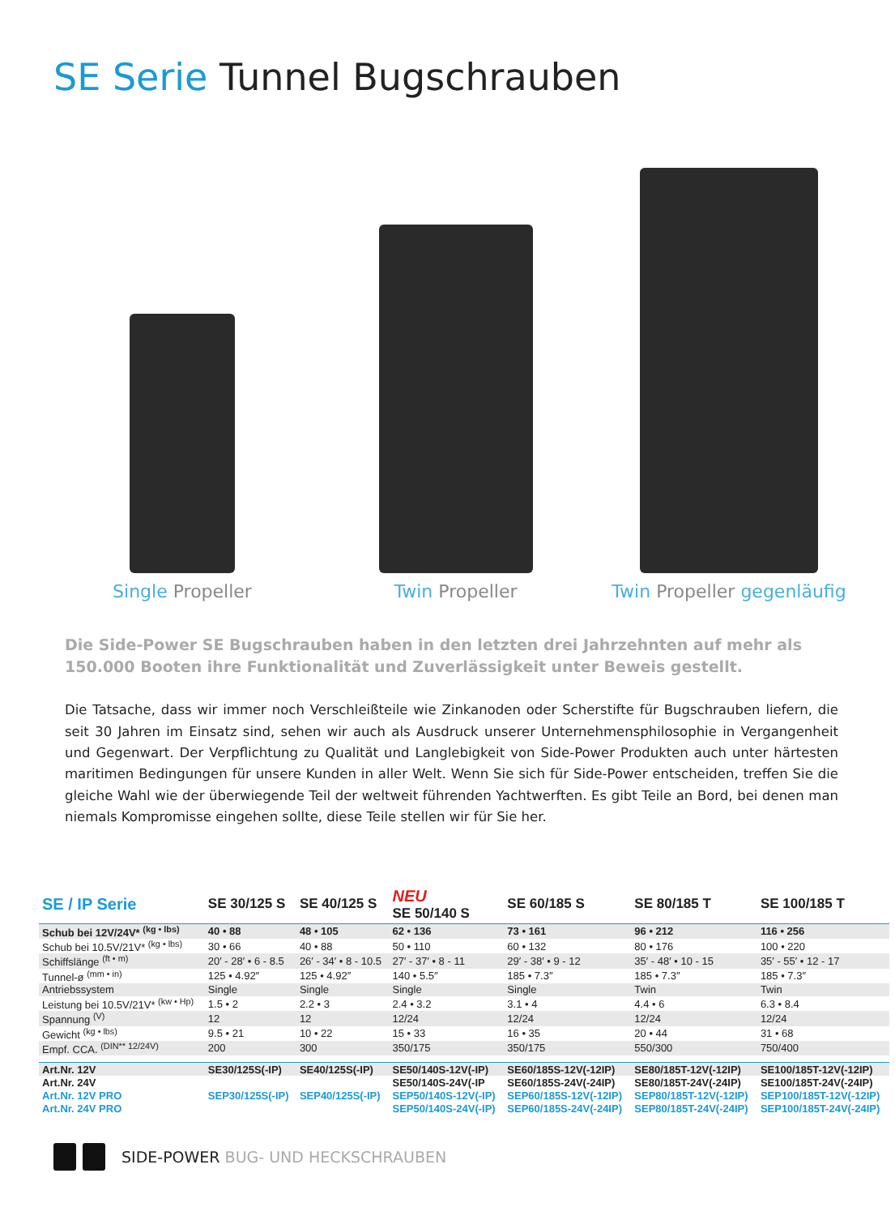SE Serie Tunnel Bugschrauben
Single Propeller
Twin Propeller
Twin Propeller gegenläufig
Die Side-Power SE Bugschrauben haben in den letzten drei Jahrzehnten auf mehr als 150.000 Booten ihre Funktionalität und Zuverlässigkeit unter Beweis gestellt.
Die Tatsache, dass wir immer noch Verschleißteile wie Zinkanoden oder Scherstifte für Bugschrauben liefern, die seit 30 Jahren im Einsatz sind, sehen wir auch als Ausdruck unserer Unternehmensphilosophie in Vergangenheit und Gegenwart. Der Verpflichtung zu Qualität und Langlebigkeit von Side-Power Produkten auch unter härtesten maritimen Bedingungen für unsere Kunden in aller Welt. Wenn Sie sich für Side-Power entscheiden, treffen Sie die gleiche Wahl wie der überwiegende Teil der weltweit führenden Yachtwerften. Es gibt Teile an Bord, bei denen man niemals Kompromisse eingehen sollte, diese Teile stellen wir für Sie her.
| SE / IP Serie | SE 30/125 S | SE 40/125 S | NEU SE 50/140 S | SE 60/185 S | SE 80/185 T | SE 100/185 T |
| --- | --- | --- | --- | --- | --- | --- |
| Schub bei 12V/24V* <sup>(kg • lbs)</sup> | 40 • 88 | 48 • 105 | 62 • 136 | 73 • 161 | 96 • 212 | 116 • 256 |
| Schub bei 10.5V/21V* <sup>(kg • lbs)</sup> | 30 • 66 | 40 • 88 | 50 • 110 | 60 • 132 | 80 • 176 | 100 • 220 |
| Schiffslänge <sup>(ft • m)</sup> | 20′ - 28′ • 6 - 8.5 | 26′ - 34′ • 8 - 10.5 | 27′ - 37′ • 8 - 11 | 29′ - 38′ • 9 - 12 | 35′ - 48′ • 10 - 15 | 35′ - 55′ • 12 - 17 |
| Tunnel-ø <sup>(mm • in)</sup> | 125 • 4.92″ | 125 • 4.92″ | 140 • 5.5″ | 185 • 7.3″ | 185 • 7.3″ | 185 • 7.3″ |
| Antriebssystem | Single | Single | Single | Single | Twin | Twin |
| Leistung bei 10.5V/21V* <sup>(kw • Hp)</sup> | 1.5 • 2 | 2.2 • 3 | 2.4 • 3.2 | 3.1 • 4 | 4.4 • 6 | 6.3 • 8.4 |
| Spannung <sup>(V)</sup> | 12 | 12 | 12/24 | 12/24 | 12/24 | 12/24 |
| Gewicht <sup>(kg • lbs)</sup> | 9.5 • 21 | 10 • 22 | 15 • 33 | 16 • 35 | 20 • 44 | 31 • 68 |
| Empf. CCA. <sup>(DIN** 12/24V)</sup> | 200 | 300 | 350/175 | 350/175 | 550/300 | 750/400 |
| Art.Nr. 12V | SE30/125S(-IP) | SE40/125S(-IP) | SE50/140S-12V(-IP) | SE60/185S-12V(-12IP) | SE80/185T-12V(-12IP) | SE100/185T-12V(-12IP) |
| Art.Nr. 24V | | | SE50/140S-24V(-IP | SE60/185S-24V(-24IP) | SE80/185T-24V(-24IP) | SE100/185T-24V(-24IP) |
| Art.Nr. 12V PRO | SEP30/125S(-IP) | SEP40/125S(-IP) | SEP50/140S-12V(-IP) | SEP60/185S-12V(-12IP) | SEP80/185T-12V(-12IP) | SEP100/185T-12V(-12IP) |
| Art.Nr. 24V PRO | | | SEP50/140S-24V(-IP) | SEP60/185S-24V(-24IP) | SEP80/185T-24V(-24IP) | SEP100/185T-24V(-24IP) |
SIDE-POWER BUG- UND HECKSCHRAUBEN